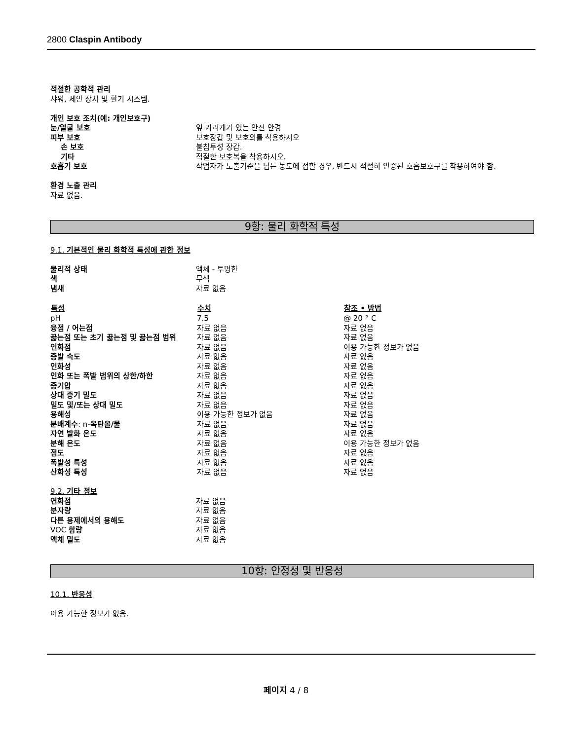2800 Claspin Antibody
적절한 공학적 관리
샤워, 세안 장치 및 환기 시스템.
개인 보호 조치(예: 개인보호구)
| 눈/얼굴 보호 | 옆 가리개가 있는 안전 안경 |
| 피부 보호 | 보호장갑 및 보호의를 착용하시오 |
| 손 보호 | 불침투성 장갑. |
| 기타 | 적절한 보호복을 착용하시오. |
| 호흡기 보호 | 작업자가 노출기준을 넘는 농도에 접할 경우, 반드시 적절히 인증된 호흡보호구를 착용하여야 함. |
환경 노출 관리
자료 없음.
9항: 물리 화학적 특성
9.1. 기본적인 물리 화학적 특성에 관한 정보
| 물리적 상태 | 액체 - 투명한 |
| 색 | 무색 |
| 냄새 | 자료 없음 |
| 특성 | 수치 | 참조 • 방법 |
| --- | --- | --- |
| pH | 7.5 | @ 20 ° C |
| 융점 / 어는점 | 자료 없음 | 자료 없음 |
| 끓는점 또는 초기 끓는점 및 끓는점 범위 | 자료 없음 | 자료 없음 |
| 인화점 | 자료 없음 | 이용 가능한 정보가 없음 |
| 증발 속도 | 자료 없음 | 자료 없음 |
| 인화성 | 자료 없음 | 자료 없음 |
| 인화 또는 폭발 범위의 상한/하한 | 자료 없음 | 자료 없음 |
| 증기압 | 자료 없음 | 자료 없음 |
| 상대 증기 밀도 | 자료 없음 | 자료 없음 |
| 밀도 및/또는 상대 밀도 | 자료 없음 | 자료 없음 |
| 용해성 | 이용 가능한 정보가 없음 | 자료 없음 |
| 분배계수 : n- 옥탄올/물 | 자료 없음 | 자료 없음 |
| 자연 발화 온도 | 자료 없음 | 자료 없음 |
| 분해 온도 | 자료 없음 | 이용 가능한 정보가 없음 |
| 점도 | 자료 없음 | 자료 없음 |
| 폭발성 특성 | 자료 없음 | 자료 없음 |
| 산화성 특성 | 자료 없음 | 자료 없음 |
9.2. 기타 정보
| 연화점 | 자료 없음 |
| 분자량 | 자료 없음 |
| 다른 용제에서의 용해도 | 자료 없음 |
| VOC 함량 | 자료 없음 |
| 액체 밀도 | 자료 없음 |
10항: 안정성 및 반응성
10.1. 반응성
이용 가능한 정보가 없음.
페이지 4 / 8